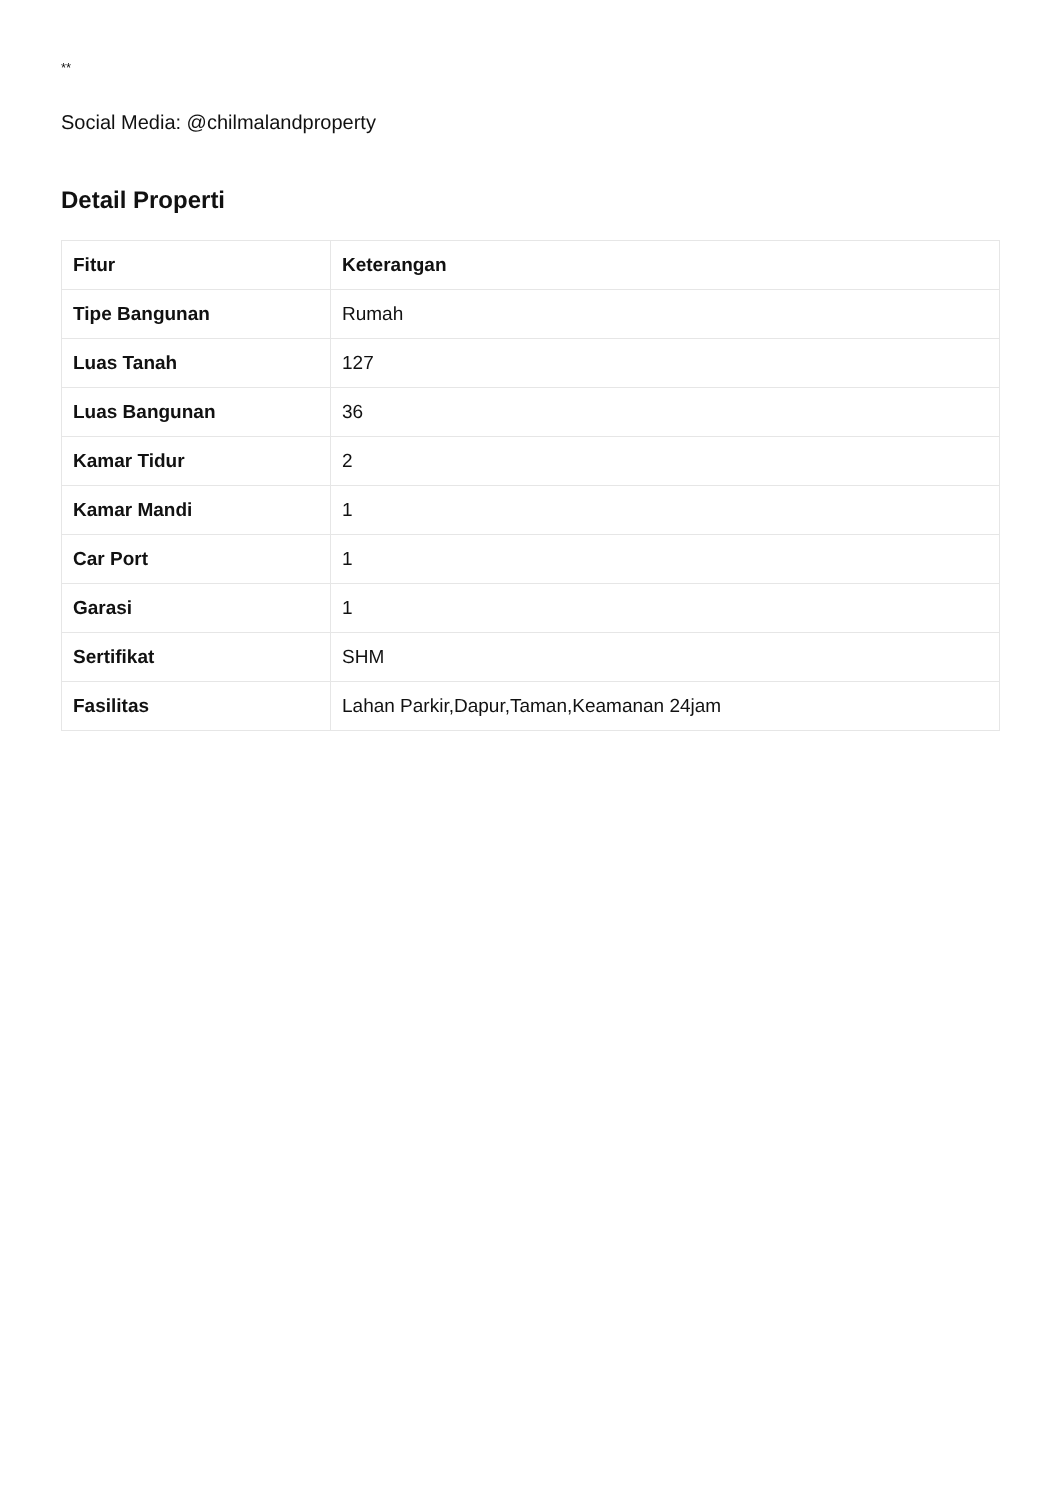**
Social Media: @chilmalandproperty
Detail Properti
| Fitur | Keterangan |
| --- | --- |
| Tipe Bangunan | Rumah |
| Luas Tanah | 127 |
| Luas Bangunan | 36 |
| Kamar Tidur | 2 |
| Kamar Mandi | 1 |
| Car Port | 1 |
| Garasi | 1 |
| Sertifikat | SHM |
| Fasilitas | Lahan Parkir,Dapur,Taman,Keamanan 24jam |